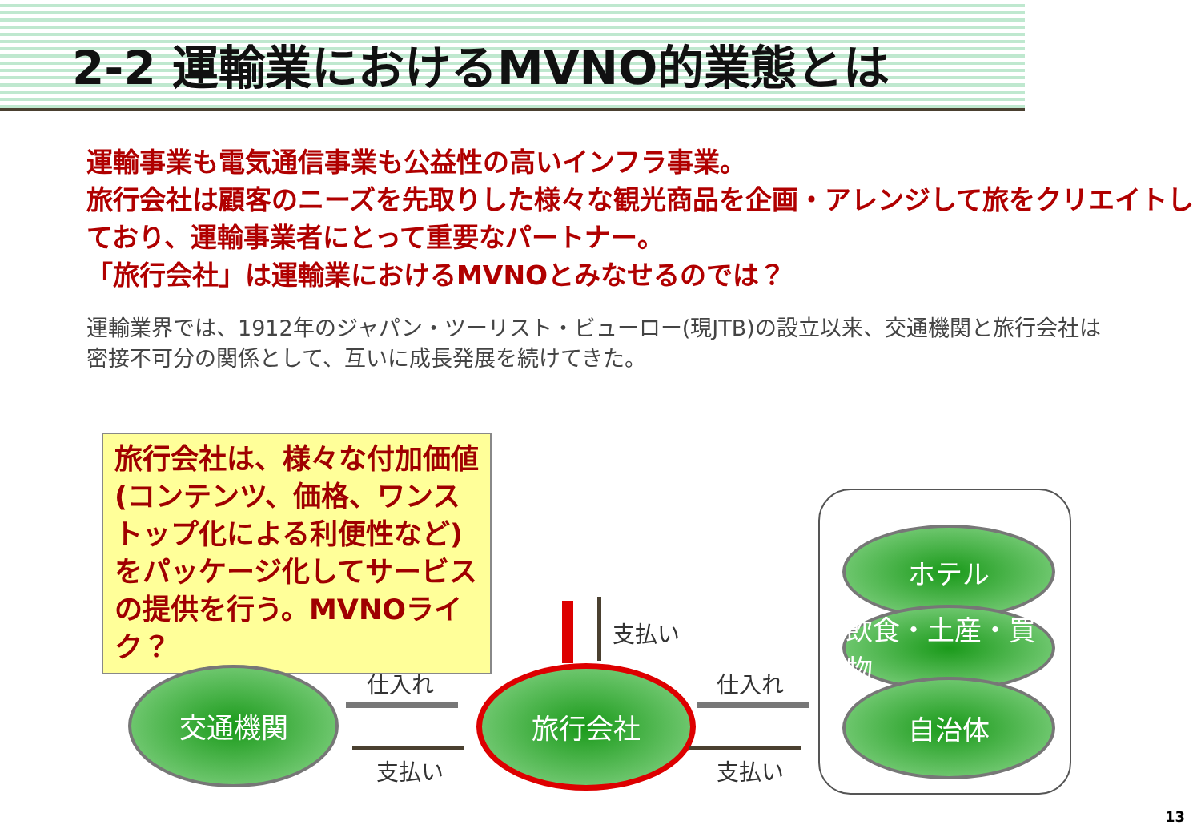2-2 運輸業におけるMVNO的業態とは
運輸事業も電気通信事業も公益性の高いインフラ事業。
旅行会社は顧客のニーズを先取りした様々な観光商品を企画・アレンジして旅をクリエイトしており、運輸事業者にとって重要なパートナー。
「旅行会社」は運輸業におけるMVNOとみなせるのでは？
運輸業界では、1912年のジャパン・ツーリスト・ビューロー(現JTB)の設立以来、交通機関と旅行会社は密接不可分の関係として、互いに成長発展を続けてきた。
旅行会社は、様々な付加価値(コンテンツ、価格、ワンストップ化による利便性など)をパッケージ化してサービスの提供を行う。MVNOライク？
交通機関 旅行会社
ホテル
飲食・土産・買物
自治体
仕入れ
支払い
仕入れ
支払い
支払い
13